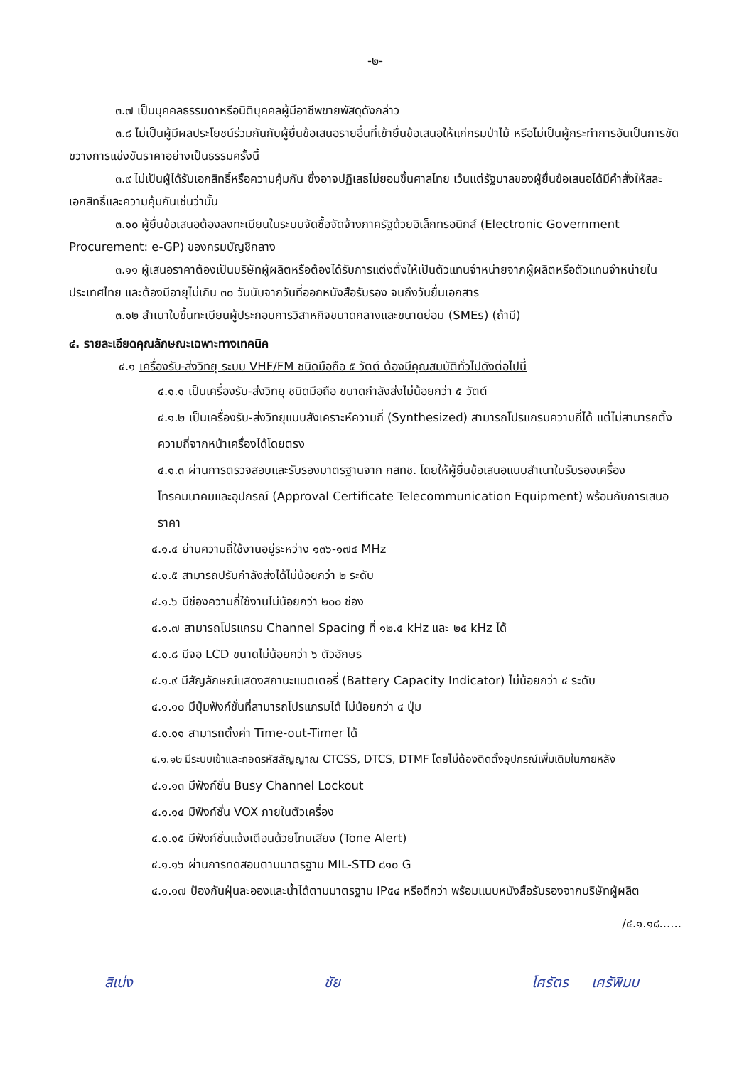-๒-
๓.๗ เป็นบุคคลธรรมดาหรือนิติบุคคลผู้มีอาชีพขายพัสดุดังกล่าว
๓.๘ ไม่เป็นผู้มีผลประโยชน์ร่วมกันกับผู้ยื่นข้อเสนอรายอื่นที่เข้ายื่นข้อเสนอให้แก่กรมป่าไม้ หรือไม่เป็นผู้กระทำการอันเป็นการขัดขวางการแข่งขันราคาอย่างเป็นธรรมครั้งนี้
๓.๙ ไม่เป็นผู้ได้รับเอกสิทธิ์หรือความคุ้มกัน ซึ่งอาจปฏิเสธไม่ยอมขึ้นศาลไทย เว้นแต่รัฐบาลของผู้ยื่นข้อเสนอได้มีคำสั่งให้สละเอกสิทธิ์และความคุ้มกันเช่นว่านั้น
๓.๑๐ ผู้ยื่นข้อเสนอต้องลงทะเบียนในระบบจัดซื้อจัดจ้างภาครัฐด้วยอิเล็กทรอนิกส์ (Electronic Government Procurement: e-GP) ของกรมบัญชีกลาง
๓.๑๑ ผู้เสนอราคาต้องเป็นบริษัทผู้ผลิตหรือต้องได้รับการแต่งตั้งให้เป็นตัวแทนจำหน่ายจากผู้ผลิตหรือตัวแทนจำหน่ายในประเทศไทย และต้องมีอายุไม่เกิน ๓๐ วันนับจากวันที่ออกหนังสือรับรอง จนถึงวันยื่นเอกสาร
๓.๑๒ สำเนาใบขึ้นทะเบียนผู้ประกอบการวิสาหกิจขนาดกลางและขนาดย่อม (SMEs) (ถ้ามี)
๔. รายละเอียดคุณลักษณะเฉพาะทางเทคนิค
๔.๑ เครื่องรับ-ส่งวิทยุ ระบบ VHF/FM ชนิดมือถือ ๕ วัตต์ ต้องมีคุณสมบัติทั่วไปดังต่อไปนี้
๔.๑.๑ เป็นเครื่องรับ-ส่งวิทยุ ชนิดมือถือ ขนาดกำลังส่งไม่น้อยกว่า ๕ วัตต์
๔.๑.๒ เป็นเครื่องรับ-ส่งวิทยุแบบสังเคราะห์ความถี่ (Synthesized) สามารถโปรแกรมความถี่ได้ แต่ไม่สามารถตั้งความถี่จากหน้าเครื่องได้โดยตรง
๔.๑.๓ ผ่านการตรวจสอบและรับรองมาตรฐานจาก กสทช. โดยให้ผู้ยื่นข้อเสนอแนบสำเนาใบรับรองเครื่องโทรคมนาคมและอุปกรณ์ (Approval Certificate Telecommunication Equipment) พร้อมกับการเสนอราคา
๔.๑.๔ ย่านความถี่ใช้งานอยู่ระหว่าง ๑๓๖-๑๗๔ MHz
๔.๑.๕ สามารถปรับกำลังส่งได้ไม่น้อยกว่า ๒ ระดับ
๔.๑.๖ มีช่องความถี่ใช้งานไม่น้อยกว่า ๒๐๐ ช่อง
๔.๑.๗ สามารถโปรแกรม Channel Spacing ที่ ๑๒.๕ kHz และ ๒๕ kHz ได้
๔.๑.๘ มีจอ LCD ขนาดไม่น้อยกว่า ๖ ตัวอักษร
๔.๑.๙ มีสัญลักษณ์แสดงสถานะแบตเตอรี่ (Battery Capacity Indicator) ไม่น้อยกว่า ๔ ระดับ
๔.๑.๑๐ มีปุ่มฟังก์ชั่นที่สามารถโปรแกรมได้ ไม่น้อยกว่า ๔ ปุ่ม
๔.๑.๑๑ สามารถตั้งค่า Time-out-Timer ได้
๔.๑.๑๒ มีระบบเข้าและถอดรหัสสัญญาณ CTCSS, DTCS, DTMF โดยไม่ต้องติดตั้งอุปกรณ์เพิ่มเติมในภายหลัง
๔.๑.๑๓ มีฟังก์ชั่น Busy Channel Lockout
๔.๑.๑๔ มีฟังก์ชั่น VOX ภายในตัวเครื่อง
๔.๑.๑๕ มีฟังก์ชั่นแจ้งเตือนด้วยโทนเสียง (Tone Alert)
๔.๑.๑๖ ผ่านการทดสอบตามมาตรฐาน MIL-STD ๘๑๐ G
๔.๑.๑๗ ป้องกันฝุ่นละอองและน้ำได้ตามมาตรฐาน IP๕๔ หรือดีกว่า พร้อมแนบหนังสือรับรองจากบริษัทผู้ผลิต
/๔.๑.๑๘......
สิเน่ง ชัย โศรัตร เศรัพิมม